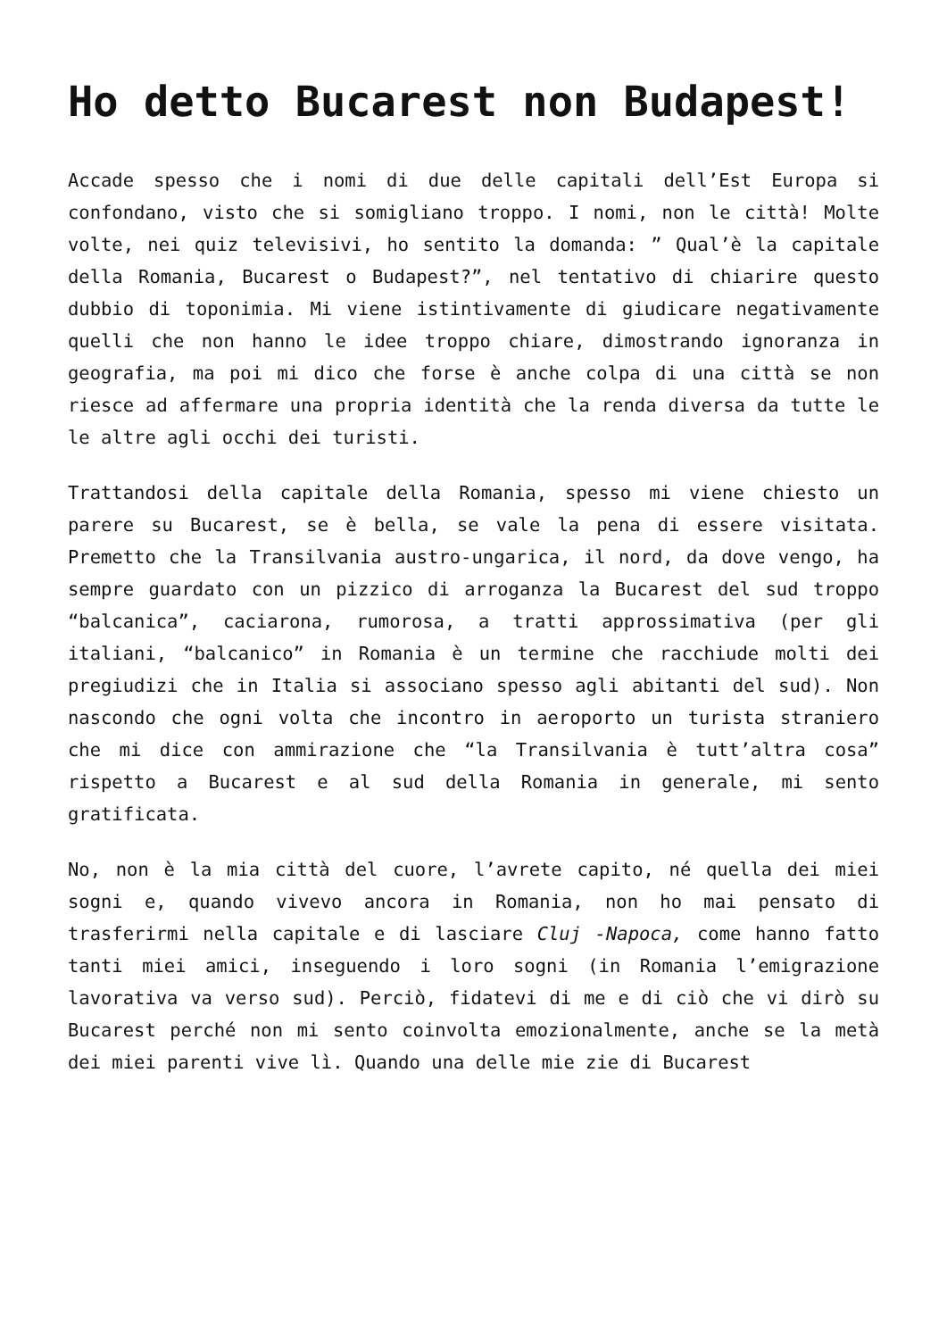Ho detto Bucarest non Budapest!
Accade spesso che i nomi di due delle capitali dell’Est Europa si confondano, visto che si somigliano troppo. I nomi, non le città! Molte volte, nei quiz televisivi, ho sentito la domanda: ” Qual’è la capitale della Romania, Bucarest o Budapest?”, nel tentativo di chiarire questo dubbio di toponimia. Mi viene istintivamente di giudicare negativamente quelli che non hanno le idee troppo chiare, dimostrando ignoranza in geografia, ma poi mi dico che forse è anche colpa di una città se non riesce ad affermare una propria identità che la renda diversa da tutte le le altre agli occhi dei turisti.
Trattandosi della capitale della Romania, spesso mi viene chiesto un parere su Bucarest, se è bella, se vale la pena di essere visitata. Premetto che la Transilvania austro-ungarica, il nord, da dove vengo, ha sempre guardato con un pizzico di arroganza la Bucarest del sud troppo “balcanica”, caciarona, rumorosa, a tratti approssimativa (per gli italiani, “balcanico” in Romania è un termine che racchiude molti dei pregiudizi che in Italia si associano spesso agli abitanti del sud). Non nascondo che ogni volta che incontro in aeroporto un turista straniero che mi dice con ammirazione che “la Transilvania è tutt’altra cosa” rispetto a Bucarest e al sud della Romania in generale, mi sento gratificata.
No, non è la mia città del cuore, l’avrete capito, né quella dei miei sogni e, quando vivevo ancora in Romania, non ho mai pensato di trasferirmi nella capitale e di lasciare Cluj -Napoca, come hanno fatto tanti miei amici, inseguendo i loro sogni (in Romania l’emigrazione lavorativa va verso sud). Perciò, fidatevi di me e di ciò che vi dirò su Bucarest perché non mi sento coinvolta emozionalmente, anche se la metà dei miei parenti vive lì. Quando una delle mie zie di Bucarest